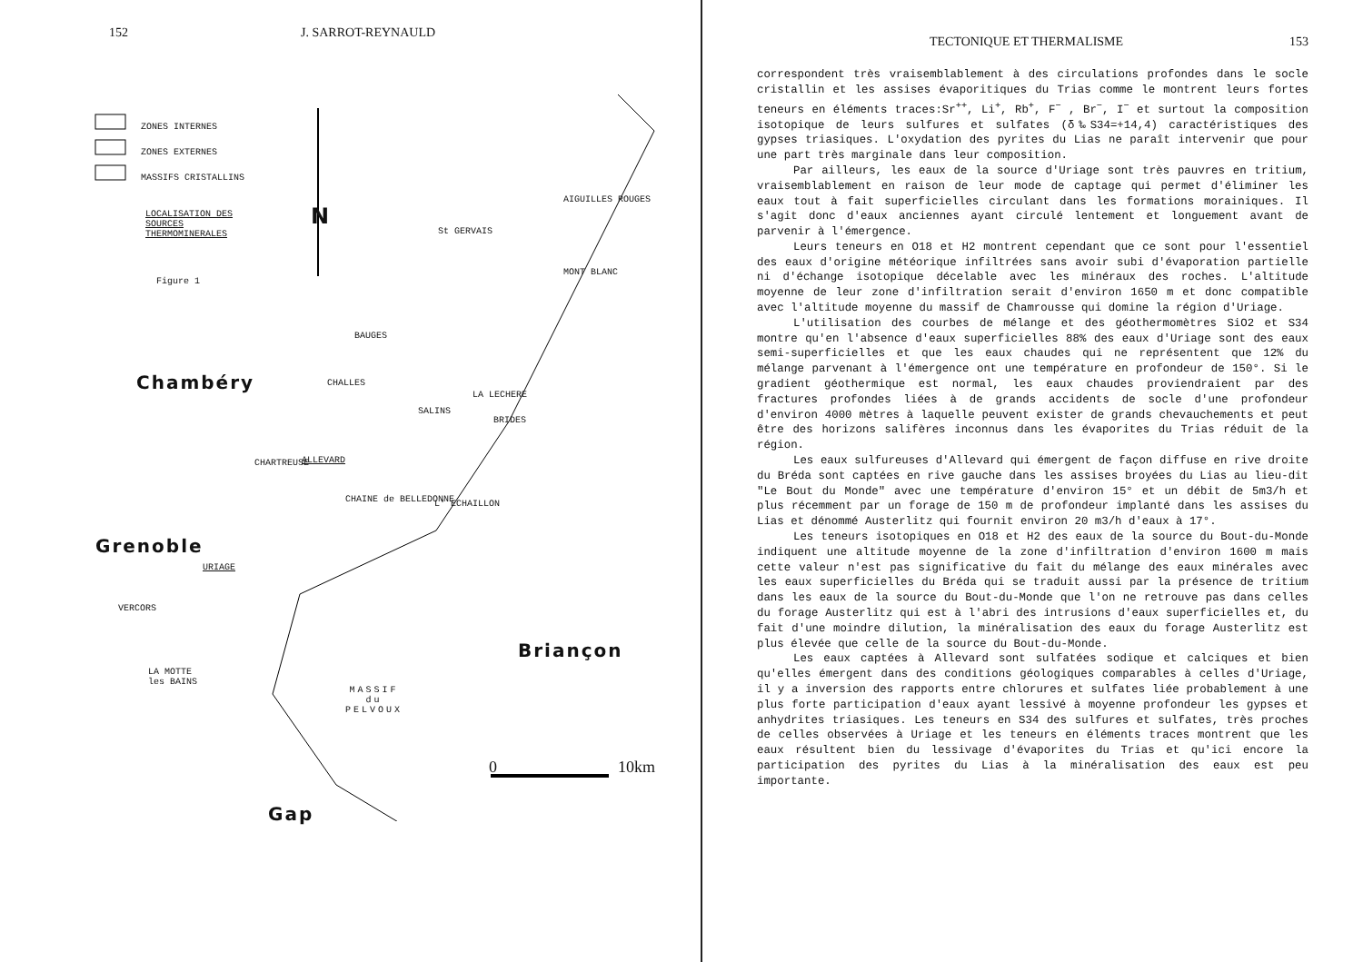152 J. SARROT-REYNAULD
ZONES INTERNES
ZONES EXTERNES
MASSIFS CRISTALLINS
LOCALISATION DES
SOURCES
THERMOMINERALES
Figure 1
N
St GERVAIS
AIGUILLES ROUGES
MONT BLANC
BAUGES
Chambéry CHALLES
LA LECHERE
SALINS
BRIDES
CHARTREUSE ALLEVARD
CHAINE de BELLEDONNE L' ECHAILLON
Grenoble
URIAGE
VERCORS
Briançon
LA MOTTE
les BAINS
MASSIF
du
PELVOUX
0 10km
Gap
TECTONIQUE ET THERMALISME 153
correspondent très vraisemblablement à des circulations profondes dans le socle cristallin et les assises évaporitiques du Trias comme le montrent leurs fortes teneurs en éléments traces:Sr<sup>++</sup>, Li<sup>+</sup>, Rb<sup>+</sup>, F<sup>−</sup> , Br<sup>−</sup>, I<sup>−</sup> et surtout la composition isotopique de leurs sulfures et sulfates (δ‰S34=+14,4) caractéristiques des gypses triasiques. L'oxydation des pyrites du Lias ne paraît intervenir que pour une part très marginale dans leur composition.
Par ailleurs, les eaux de la source d'Uriage sont très pauvres en tritium, vraisemblablement en raison de leur mode de captage qui permet d'éliminer les eaux tout à fait superficielles circulant dans les formations morainiques. Il s'agit donc d'eaux anciennes ayant circulé lentement et longuement avant de parvenir à l'émergence.
Leurs teneurs en O18 et H2 montrent cependant que ce sont pour l'essentiel des eaux d'origine météorique infiltrées sans avoir subi d'évaporation partielle ni d'échange isotopique décelable avec les minéraux des roches. L'altitude moyenne de leur zone d'infiltration serait d'environ 1650 m et donc compatible avec l'altitude moyenne du massif de Chamrousse qui domine la région d'Uriage.
L'utilisation des courbes de mélange et des géothermomètres SiO2 et S34 montre qu'en l'absence d'eaux superficielles 88% des eaux d'Uriage sont des eaux semi-superficielles et que les eaux chaudes qui ne représentent que 12% du mélange parvenant à l'émergence ont une température en profondeur de 150°. Si le gradient géothermique est normal, les eaux chaudes proviendraient par des fractures profondes liées à de grands accidents de socle d'une profondeur d'environ 4000 mètres à laquelle peuvent exister de grands chevauchements et peut être des horizons salifères inconnus dans les évaporites du Trias réduit de la région.
Les eaux sulfureuses d'Allevard qui émergent de façon diffuse en rive droite du Bréda sont captées en rive gauche dans les assises broyées du Lias au lieu-dit "Le Bout du Monde" avec une température d'environ 15° et un débit de 5m3/h et plus récemment par un forage de 150 m de profondeur implanté dans les assises du Lias et dénommé Austerlitz qui fournit environ 20 m3/h d'eaux à 17°.
Les teneurs isotopiques en O18 et H2 des eaux de la source du Bout-du-Monde indiquent une altitude moyenne de la zone d'infiltration d'environ 1600 m mais cette valeur n'est pas significative du fait du mélange des eaux minérales avec les eaux superficielles du Bréda qui se traduit aussi par la présence de tritium dans les eaux de la source du Bout-du-Monde que l'on ne retrouve pas dans celles du forage Austerlitz qui est à l'abri des intrusions d'eaux superficielles et, du fait d'une moindre dilution, la minéralisation des eaux du forage Austerlitz est plus élevée que celle de la source du Bout-du-Monde.
Les eaux captées à Allevard sont sulfatées sodique et calciques et bien qu'elles émergent dans des conditions géologiques comparables à celles d'Uriage, il y a inversion des rapports entre chlorures et sulfates liée probablement à une plus forte participation d'eaux ayant lessivé à moyenne profondeur les gypses et anhydrites triasiques. Les teneurs en S34 des sulfures et sulfates, très proches de celles observées à Uriage et les teneurs en éléments traces montrent que les eaux résultent bien du lessivage d'évaporites du Trias et qu'ici encore la participation des pyrites du Lias à la minéralisation des eaux est peu importante.